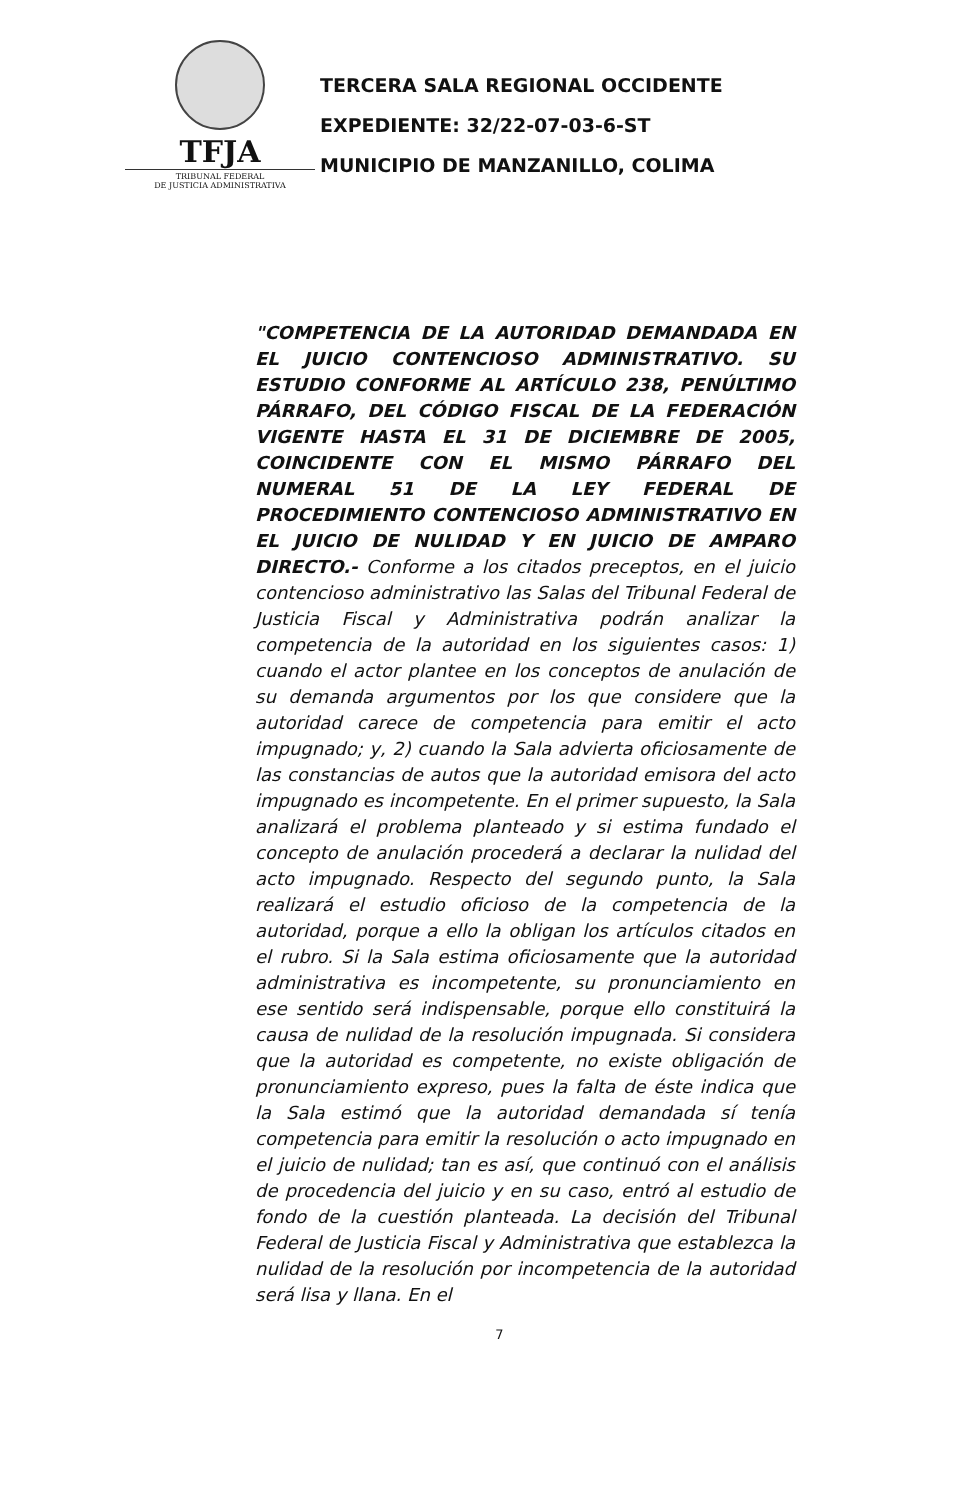TFJA
TRIBUNAL FEDERAL
DE JUSTICIA ADMINISTRATIVA
TERCERA SALA REGIONAL OCCIDENTE
EXPEDIENTE: 32/22-07-03-6-ST
MUNICIPIO DE MANZANILLO, COLIMA
"COMPETENCIA DE LA AUTORIDAD DEMANDADA EN EL JUICIO CONTENCIOSO ADMINISTRATIVO. SU ESTUDIO CONFORME AL ARTÍCULO 238, PENÚLTIMO PÁRRAFO, DEL CÓDIGO FISCAL DE LA FEDERACIÓN VIGENTE HASTA EL 31 DE DICIEMBRE DE 2005, COINCIDENTE CON EL MISMO PÁRRAFO DEL NUMERAL 51 DE LA LEY FEDERAL DE PROCEDIMIENTO CONTENCIOSO ADMINISTRATIVO EN EL JUICIO DE NULIDAD Y EN JUICIO DE AMPARO DIRECTO.- Conforme a los citados preceptos, en el juicio contencioso administrativo las Salas del Tribunal Federal de Justicia Fiscal y Administrativa podrán analizar la competencia de la autoridad en los siguientes casos: 1) cuando el actor plantee en los conceptos de anulación de su demanda argumentos por los que considere que la autoridad carece de competencia para emitir el acto impugnado; y, 2) cuando la Sala advierta oficiosamente de las constancias de autos que la autoridad emisora del acto impugnado es incompetente. En el primer supuesto, la Sala analizará el problema planteado y si estima fundado el concepto de anulación procederá a declarar la nulidad del acto impugnado. Respecto del segundo punto, la Sala realizará el estudio oficioso de la competencia de la autoridad, porque a ello la obligan los artículos citados en el rubro. Si la Sala estima oficiosamente que la autoridad administrativa es incompetente, su pronunciamiento en ese sentido será indispensable, porque ello constituirá la causa de nulidad de la resolución impugnada. Si considera que la autoridad es competente, no existe obligación de pronunciamiento expreso, pues la falta de éste indica que la Sala estimó que la autoridad demandada sí tenía competencia para emitir la resolución o acto impugnado en el juicio de nulidad; tan es así, que continuó con el análisis de procedencia del juicio y en su caso, entró al estudio de fondo de la cuestión planteada. La decisión del Tribunal Federal de Justicia Fiscal y Administrativa que establezca la nulidad de la resolución por incompetencia de la autoridad será lisa y llana. En el
7